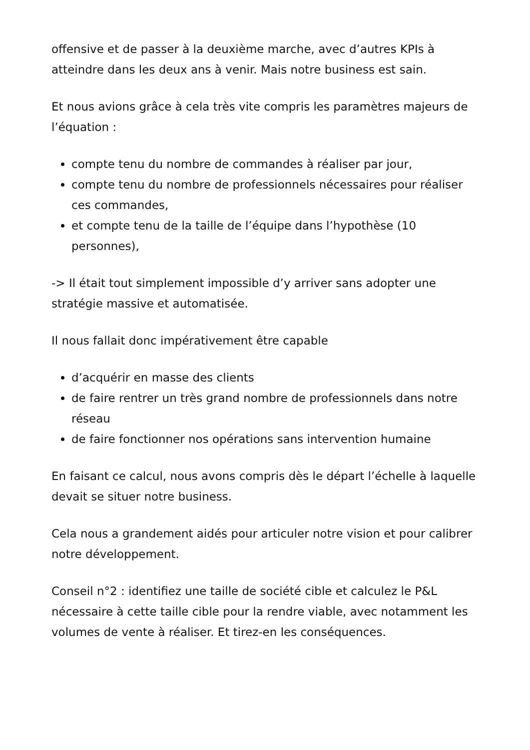offensive et de passer à la deuxième marche, avec d’autres KPIs à atteindre dans les deux ans à venir. Mais notre business est sain.
Et nous avions grâce à cela très vite compris les paramètres majeurs de l’équation :
compte tenu du nombre de commandes à réaliser par jour,
compte tenu du nombre de professionnels nécessaires pour réaliser ces commandes,
et compte tenu de la taille de l’équipe dans l’hypothèse (10 personnes),
-> Il était tout simplement impossible d’y arriver sans adopter une stratégie massive et automatisée.
Il nous fallait donc impérativement être capable
d’acquérir en masse des clients
de faire rentrer un très grand nombre de professionnels dans notre réseau
de faire fonctionner nos opérations sans intervention humaine
En faisant ce calcul, nous avons compris dès le départ l’échelle à laquelle devait se situer notre business.
Cela nous a grandement aidés pour articuler notre vision et pour calibrer notre développement.
Conseil n°2 : identifiez une taille de société cible et calculez le P&L nécessaire à cette taille cible pour la rendre viable, avec notamment les volumes de vente à réaliser. Et tirez-en les conséquences.